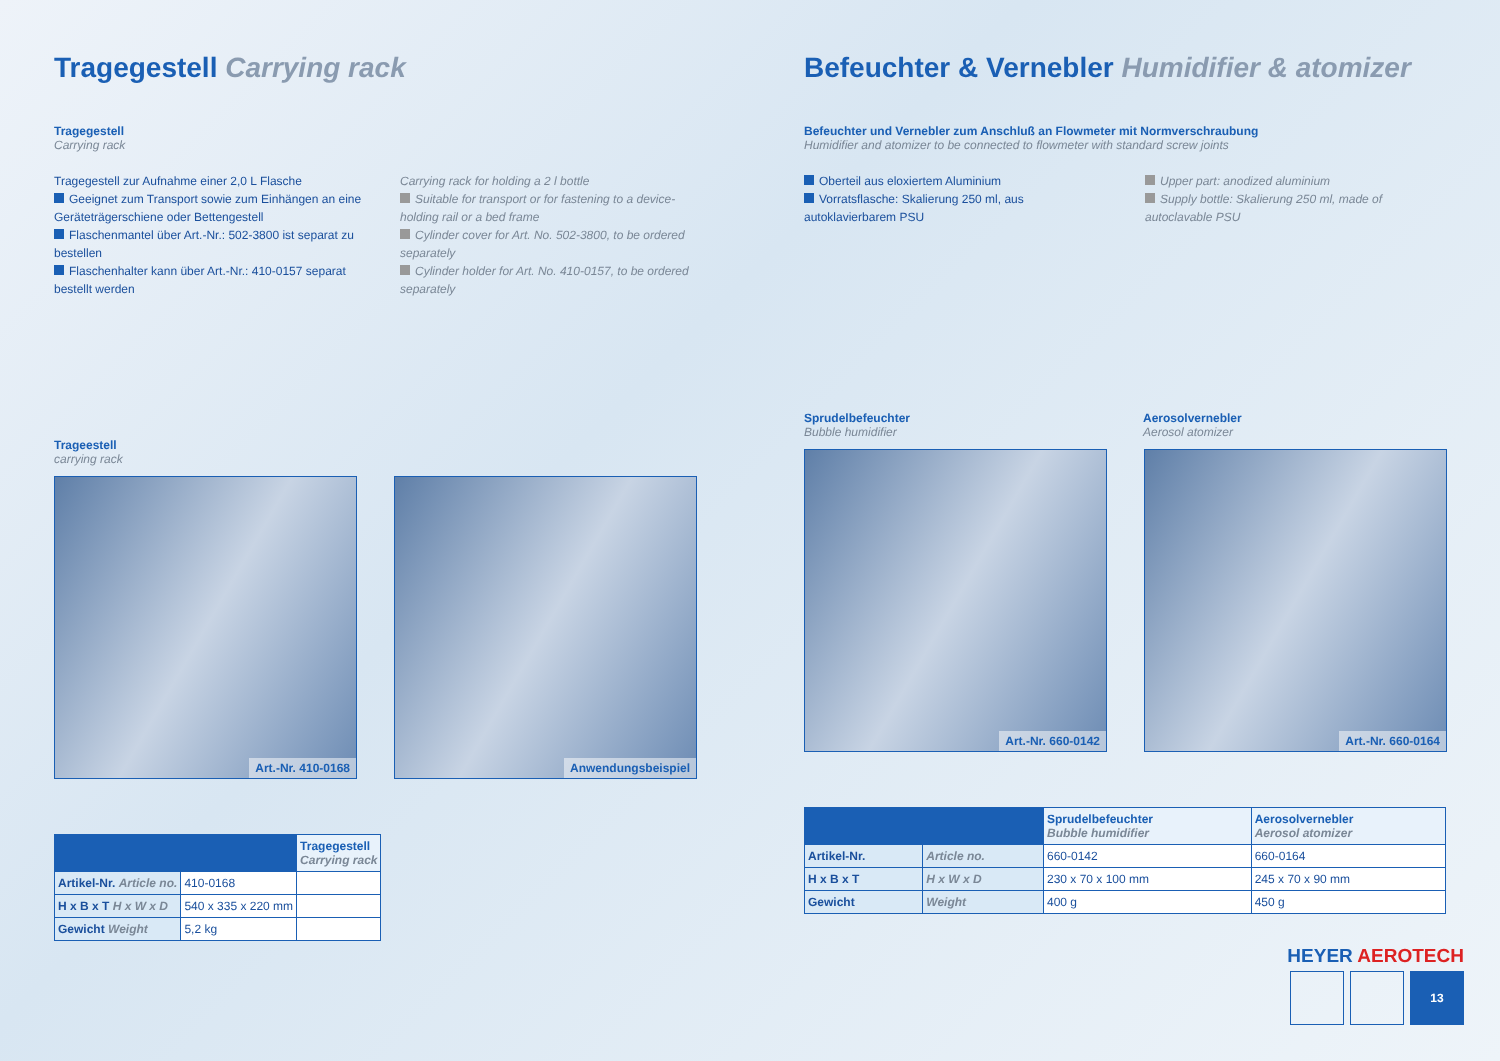Tragegestell Carrying rack
Tragegestell
Carrying rack
Tragegestell zur Aufnahme einer 2,0 L Flasche
Geeignet zum Transport sowie zum Einhängen an eine Geräteträgerschiene oder Bettengestell
Flaschenmantel über Art.-Nr.: 502-3800 ist separat zu bestellen
Flaschenhalter kann über Art.-Nr.: 410-0157 separat bestellt werden
Carrying rack for holding a 2 l bottle
Suitable for transport or for fastening to a device-holding rail or a bed frame
Cylinder cover for Art. No. 502-3800, to be ordered separately
Cylinder holder for Art. No. 410-0157, to be ordered separately
Trageestell
carrying rack
Art.-Nr. 410-0168 Anwendungsbeispiel
| | | Tragegestell Carrying rack |
| --- | --- | --- |
| Artikel-Nr. Article no. | 410-0168 | |
| H x B x T H x W x D | 540 x 335 x 220 mm | |
| Gewicht Weight | 5,2 kg | |
Befeuchter & Vernebler Humidifier & atomizer
Befeuchter und Vernebler zum Anschluß an Flowmeter mit Normverschraubung
Humidifier and atomizer to be connected to flowmeter with standard screw joints
Oberteil aus eloxiertem Aluminium
Vorratsflasche: Skalierung 250 ml, aus autoklavierbarem PSU
Upper part: anodized aluminium
Supply bottle: Skalierung 250 ml, made of autoclavable PSU
Sprudelbefeuchter
Bubble humidifier
Aerosolvernebler
Aerosol atomizer
Art.-Nr. 660-0142 Art.-Nr. 660-0164
| | | Sprudelbefeuchter Bubble humidifier | Aerosolvernebler Aerosol atomizer |
| --- | --- | --- | --- |
| Artikel-Nr. | Article no. | 660-0142 | 660-0164 |
| H x B x T | H x W x D | 230 x 70 x 100 mm | 245 x 70 x 90 mm |
| Gewicht | Weight | 400 g | 450 g |
HEYER AEROTECH
13